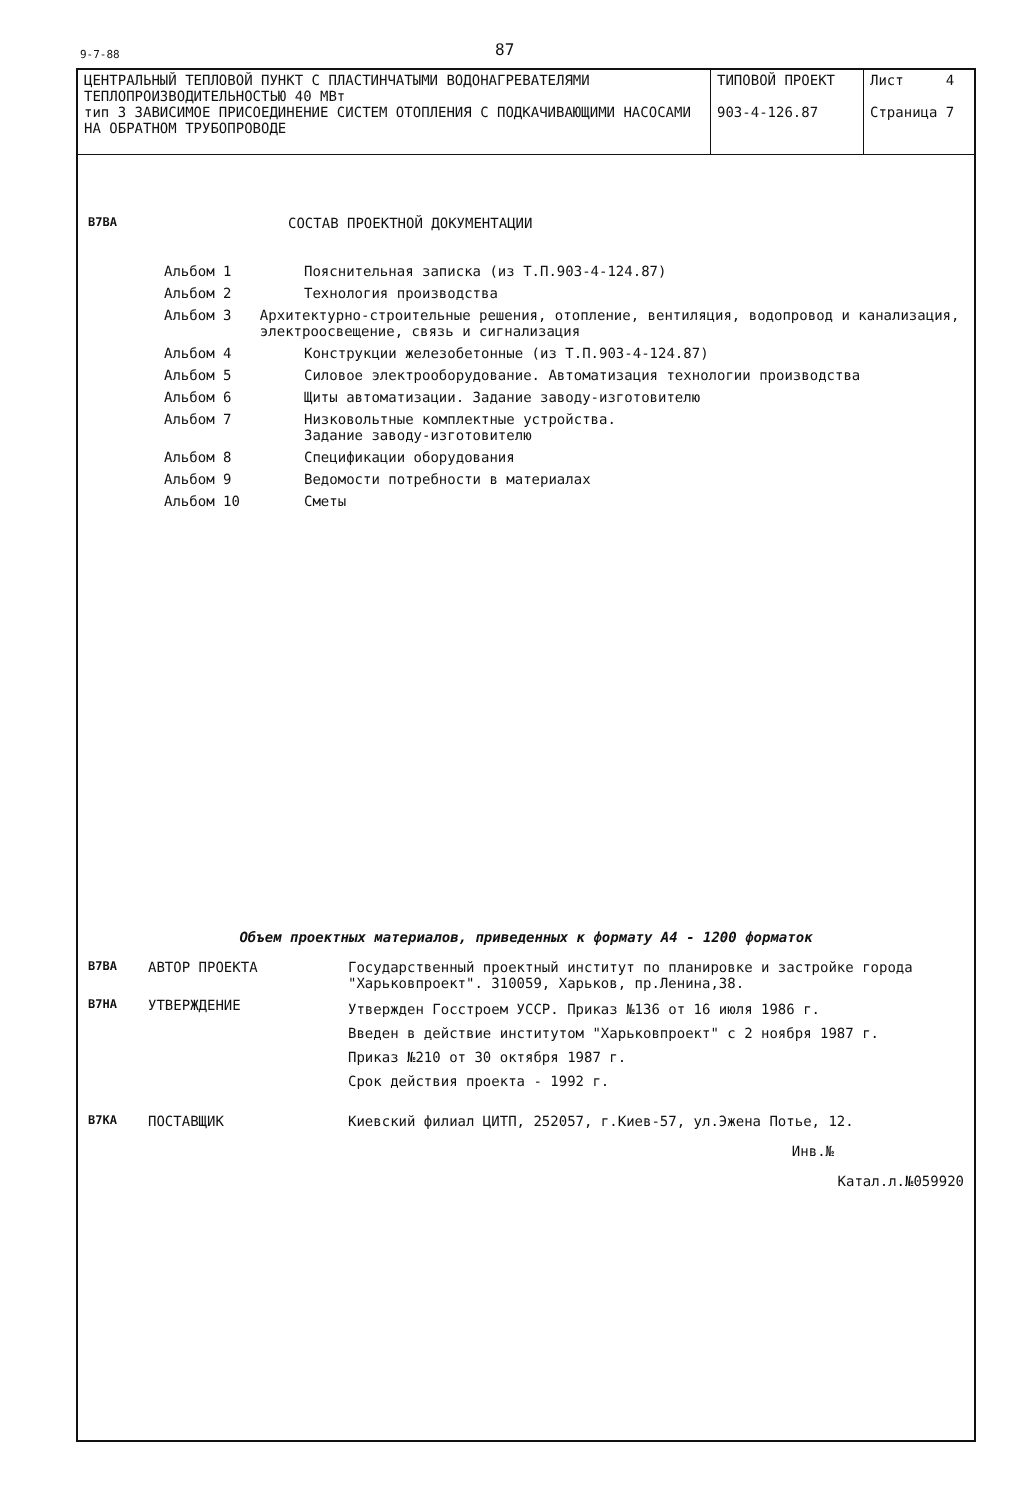9-7-88 87
| ЦЕНТРАЛЬНЫЙ ТЕПЛОВОЙ ПУНКТ С ПЛАСТИНЧАТЫМИ ВОДОНАГРЕВАТЕЛЯМИ ТЕПЛОПРОИЗВОДИТЕЛЬНОСТЬЮ 40 МВт тип 3 ЗАВИСИМОЕ ПРИСОЕДИНЕНИЕ СИСТЕМ ОТОПЛЕНИЯ С ПОДКАЧИВАЮЩИМИ НАСОСАМИ НА ОБРАТНОМ ТРУБОПРОВОДЕ | ТИПОВОЙ ПРОЕКТ 903-4-126.87 | Лист 4 Страница 7 |
В7ВА СОСТАВ ПРОЕКТНОЙ ДОКУМЕНТАЦИИ
Альбом 1 Пояснительная записка (из Т.П.903-4-124.87)
Альбом 2 Технология производства
Альбом 3 Архитектурно-строительные решения, отопление, вентиляция, водопровод и канализация, электроосвещение, связь и сигнализация
Альбом 4 Конструкции железобетонные (из Т.П.903-4-124.87)
Альбом 5 Силовое электрооборудование. Автоматизация технологии производства
Альбом 6 Щиты автоматизации. Задание заводу-изготовителю
Альбом 7 Низковольтные комплектные устройства.
Задание заводу-изготовителю
Альбом 8 Спецификации оборудования
Альбом 9 Ведомости потребности в материалах
Альбом 10 Сметы
Объем проектных материалов, приведенных к формату А4 - 1200 форматок
В7ВА АВТОР ПРОЕКТА Государственный проектный институт по планировке и застройке города "Харьковпроект". 310059, Харьков, пр.Ленина,38.
В7НА УТВЕРЖДЕНИЕ Утвержден Госстроем УССР. Приказ №136 от 16 июля 1986 г.
Введен в действие институтом "Харьковпроект" с 2 ноября 1987 г.
Приказ №210 от 30 октября 1987 г.
Срок действия проекта - 1992 г.
В7КА ПОСТАВЩИК Киевский филиал ЦИТП, 252057, г.Киев-57, ул.Эжена Потье, 12.
Инв.№
Катал.л.№059920